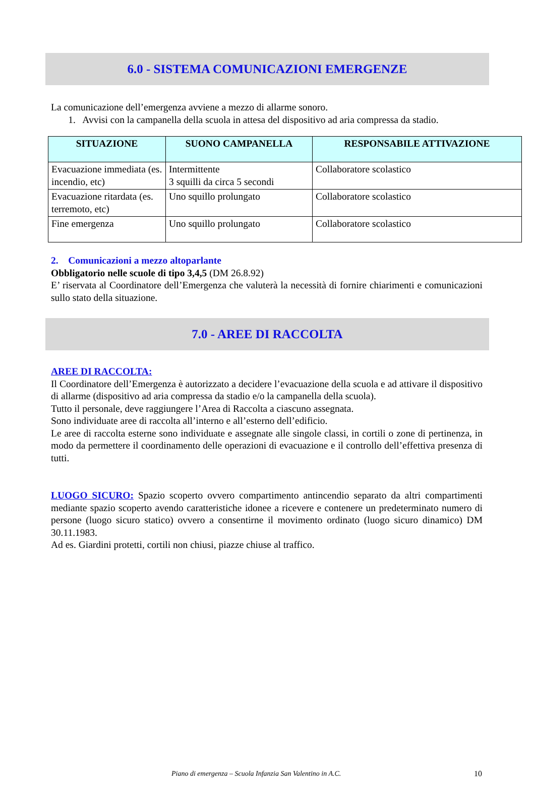6.0 - SISTEMA COMUNICAZIONI EMERGENZE
La comunicazione dell’emergenza avviene a mezzo di allarme sonoro.
1. Avvisi con la campanella della scuola in attesa del dispositivo ad aria compressa da stadio.
| SITUAZIONE | SUONO CAMPANELLA | RESPONSABILE ATTIVAZIONE |
| --- | --- | --- |
| Evacuazione immediata (es. incendio, etc) | Intermittente 3 squilli da circa 5 secondi | Collaboratore scolastico |
| Evacuazione ritardata (es. terremoto, etc) | Uno squillo prolungato | Collaboratore scolastico |
| Fine emergenza | Uno squillo prolungato | Collaboratore scolastico |
2. Comunicazioni a mezzo altoparlante
Obbligatorio nelle scuole di tipo 3,4,5 (DM 26.8.92)
E’ riservata al Coordinatore dell’Emergenza che valuterà la necessità di fornire chiarimenti e comunicazioni sullo stato della situazione.
7.0 - AREE DI RACCOLTA
AREE DI RACCOLTA:
Il Coordinatore dell’Emergenza è autorizzato a decidere l’evacuazione della scuola e ad attivare il dispositivo di allarme (dispositivo ad aria compressa da stadio e/o la campanella della scuola).
Tutto il personale, deve raggiungere l’Area di Raccolta a ciascuno assegnata.
Sono individuate aree di raccolta all’interno e all’esterno dell’edificio.
Le aree di raccolta esterne sono individuate e assegnate alle singole classi, in cortili o zone di pertinenza, in modo da permettere il coordinamento delle operazioni di evacuazione e il controllo dell’effettiva presenza di tutti.
LUOGO SICURO: Spazio scoperto ovvero compartimento antincendio separato da altri compartimenti mediante spazio scoperto avendo caratteristiche idonee a ricevere e contenere un predeterminato numero di persone (luogo sicuro statico) ovvero a consentirne il movimento ordinato (luogo sicuro dinamico) DM 30.11.1983.
Ad es. Giardini protetti, cortili non chiusi, piazze chiuse al traffico.
Piano di emergenza – Scuola Infanzia San Valentino in A.C.
10